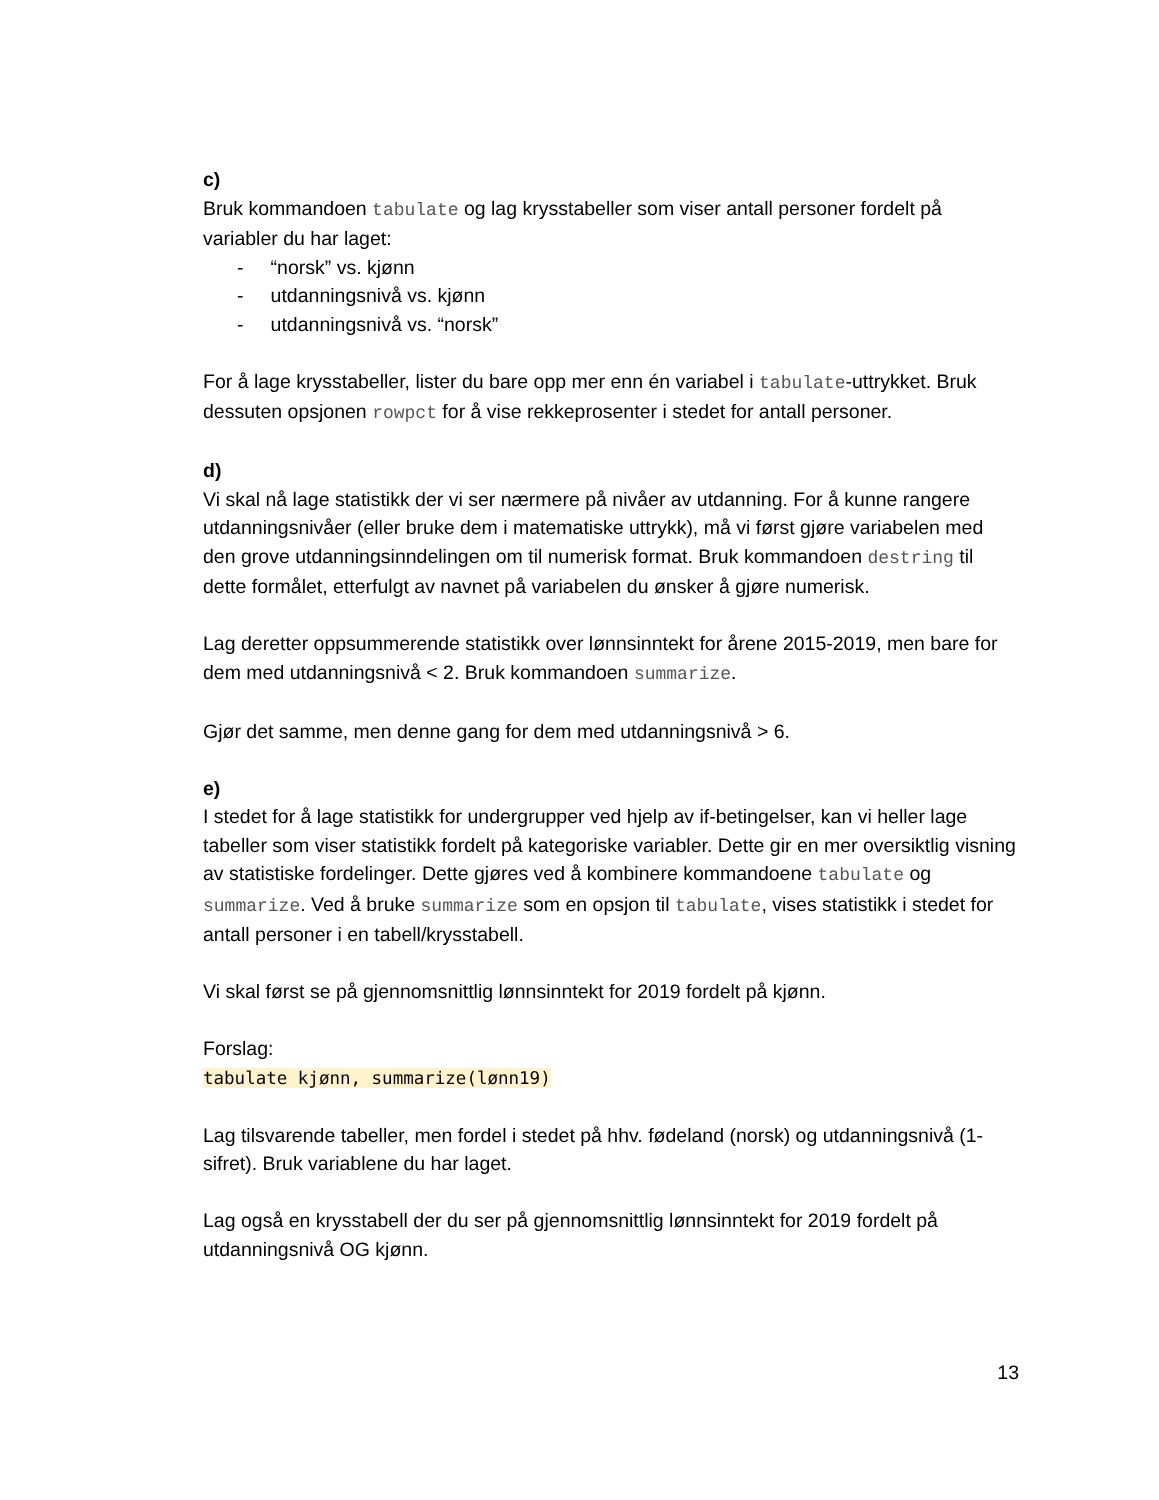c)
Bruk kommandoen tabulate og lag krysstabeller som viser antall personer fordelt på variabler du har laget:
- “norsk” vs. kjønn
- utdanningsnivå vs. kjønn
- utdanningsnivå vs. “norsk”
For å lage krysstabeller, lister du bare opp mer enn én variabel i tabulate-uttrykket. Bruk dessuten opsjonen rowpct for å vise rekkeprosenter i stedet for antall personer.
d)
Vi skal nå lage statistikk der vi ser nærmere på nivåer av utdanning. For å kunne rangere utdanningsnivåer (eller bruke dem i matematiske uttrykk), må vi først gjøre variabelen med den grove utdanningsinndelingen om til numerisk format. Bruk kommandoen destring til dette formålet, etterfulgt av navnet på variabelen du ønsker å gjøre numerisk.
Lag deretter oppsummerende statistikk over lønnsinntekt for årene 2015-2019, men bare for dem med utdanningsnivå < 2. Bruk kommandoen summarize.
Gjør det samme, men denne gang for dem med utdanningsnivå > 6.
e)
I stedet for å lage statistikk for undergrupper ved hjelp av if-betingelser, kan vi heller lage tabeller som viser statistikk fordelt på kategoriske variabler. Dette gir en mer oversiktlig visning av statistiske fordelinger. Dette gjøres ved å kombinere kommandoene tabulate og summarize. Ved å bruke summarize som en opsjon til tabulate, vises statistikk i stedet for antall personer i en tabell/krysstabell.
Vi skal først se på gjennomsnittlig lønnsinntekt for 2019 fordelt på kjønn.
Forslag:
tabulate kjønn, summarize(lønn19)
Lag tilsvarende tabeller, men fordel i stedet på hhv. fødeland (norsk) og utdanningsnivå (1-sifret). Bruk variablene du har laget.
Lag også en krysstabell der du ser på gjennomsnittlig lønnsinntekt for 2019 fordelt på utdanningsnivå OG kjønn.
13